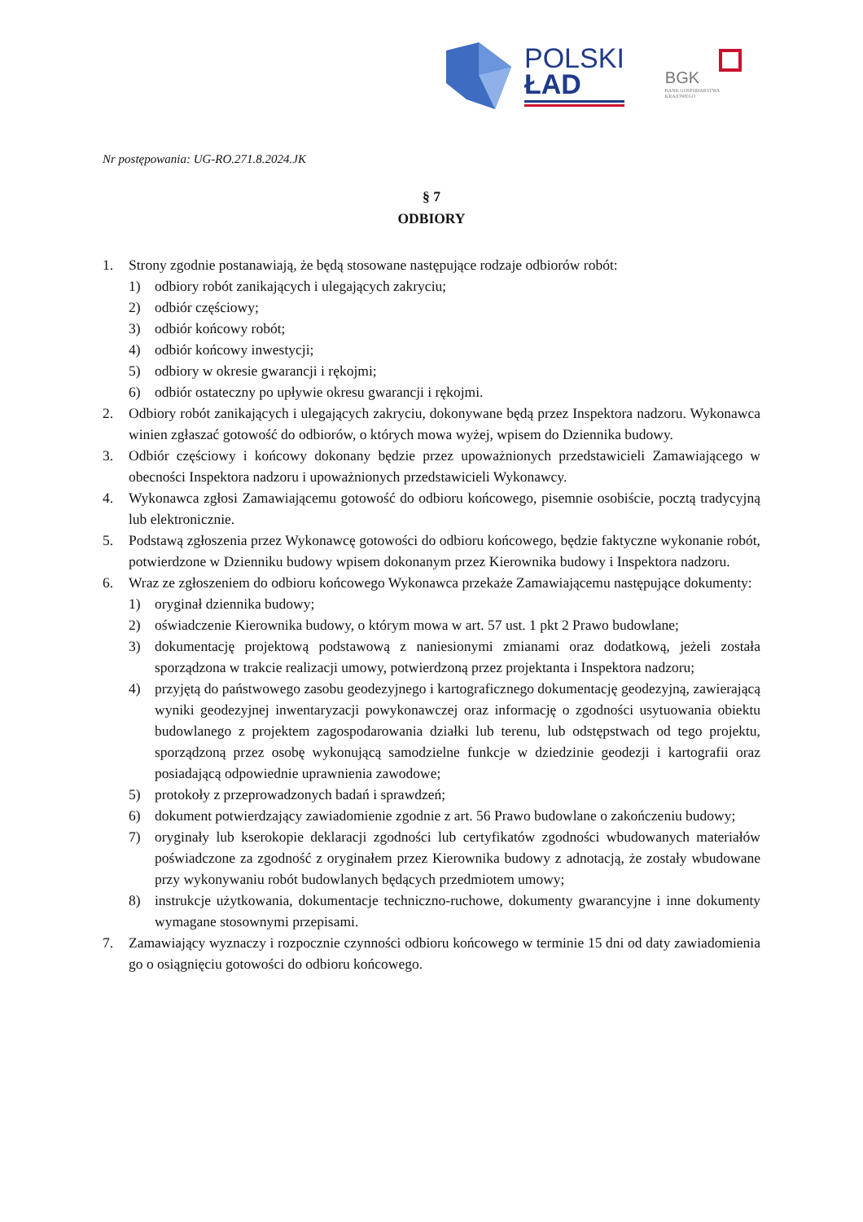POLSKI
ŁAD
BGK
BANK GOSPODARSTWA
KRAJOWEGO
Nr postępowania: UG-RO.271.8.2024.JK
§ 7
ODBIORY
1. Strony zgodnie postanawiają, że będą stosowane następujące rodzaje odbiorów robót:
1) odbiory robót zanikających i ulegających zakryciu;
2) odbiór częściowy;
3) odbiór końcowy robót;
4) odbiór końcowy inwestycji;
5) odbiory w okresie gwarancji i rękojmi;
6) odbiór ostateczny po upływie okresu gwarancji i rękojmi.
2. Odbiory robót zanikających i ulegających zakryciu, dokonywane będą przez Inspektora nadzoru. Wykonawca winien zgłaszać gotowość do odbiorów, o których mowa wyżej, wpisem do Dziennika budowy.
3. Odbiór częściowy i końcowy dokonany będzie przez upoważnionych przedstawicieli Zamawiającego w obecności Inspektora nadzoru i upoważnionych przedstawicieli Wykonawcy.
4. Wykonawca zgłosi Zamawiającemu gotowość do odbioru końcowego, pisemnie osobiście, pocztą tradycyjną lub elektronicznie.
5. Podstawą zgłoszenia przez Wykonawcę gotowości do odbioru końcowego, będzie faktyczne wykonanie robót, potwierdzone w Dzienniku budowy wpisem dokonanym przez Kierownika budowy i Inspektora nadzoru.
6. Wraz ze zgłoszeniem do odbioru końcowego Wykonawca przekaże Zamawiającemu następujące dokumenty:
1) oryginał dziennika budowy;
2) oświadczenie Kierownika budowy, o którym mowa w art. 57 ust. 1 pkt 2 Prawo budowlane;
3) dokumentację projektową podstawową z naniesionymi zmianami oraz dodatkową, jeżeli została sporządzona w trakcie realizacji umowy, potwierdzoną przez projektanta i Inspektora nadzoru;
4) przyjętą do państwowego zasobu geodezyjnego i kartograficznego dokumentację geodezyjną, zawierającą wyniki geodezyjnej inwentaryzacji powykonawczej oraz informację o zgodności usytuowania obiektu budowlanego z projektem zagospodarowania działki lub terenu, lub odstępstwach od tego projektu, sporządzoną przez osobę wykonującą samodzielne funkcje w dziedzinie geodezji i kartografii oraz posiadającą odpowiednie uprawnienia zawodowe;
5) protokoły z przeprowadzonych badań i sprawdzeń;
6) dokument potwierdzający zawiadomienie zgodnie z art. 56 Prawo budowlane o zakończeniu budowy;
7) oryginały lub kserokopie deklaracji zgodności lub certyfikatów zgodności wbudowanych materiałów poświadczone za zgodność z oryginałem przez Kierownika budowy z adnotacją, że zostały wbudowane przy wykonywaniu robót budowlanych będących przedmiotem umowy;
8) instrukcje użytkowania, dokumentacje techniczno-ruchowe, dokumenty gwarancyjne i inne dokumenty wymagane stosownymi przepisami.
7. Zamawiający wyznaczy i rozpocznie czynności odbioru końcowego w terminie 15 dni od daty zawiadomienia go o osiągnięciu gotowości do odbioru końcowego.